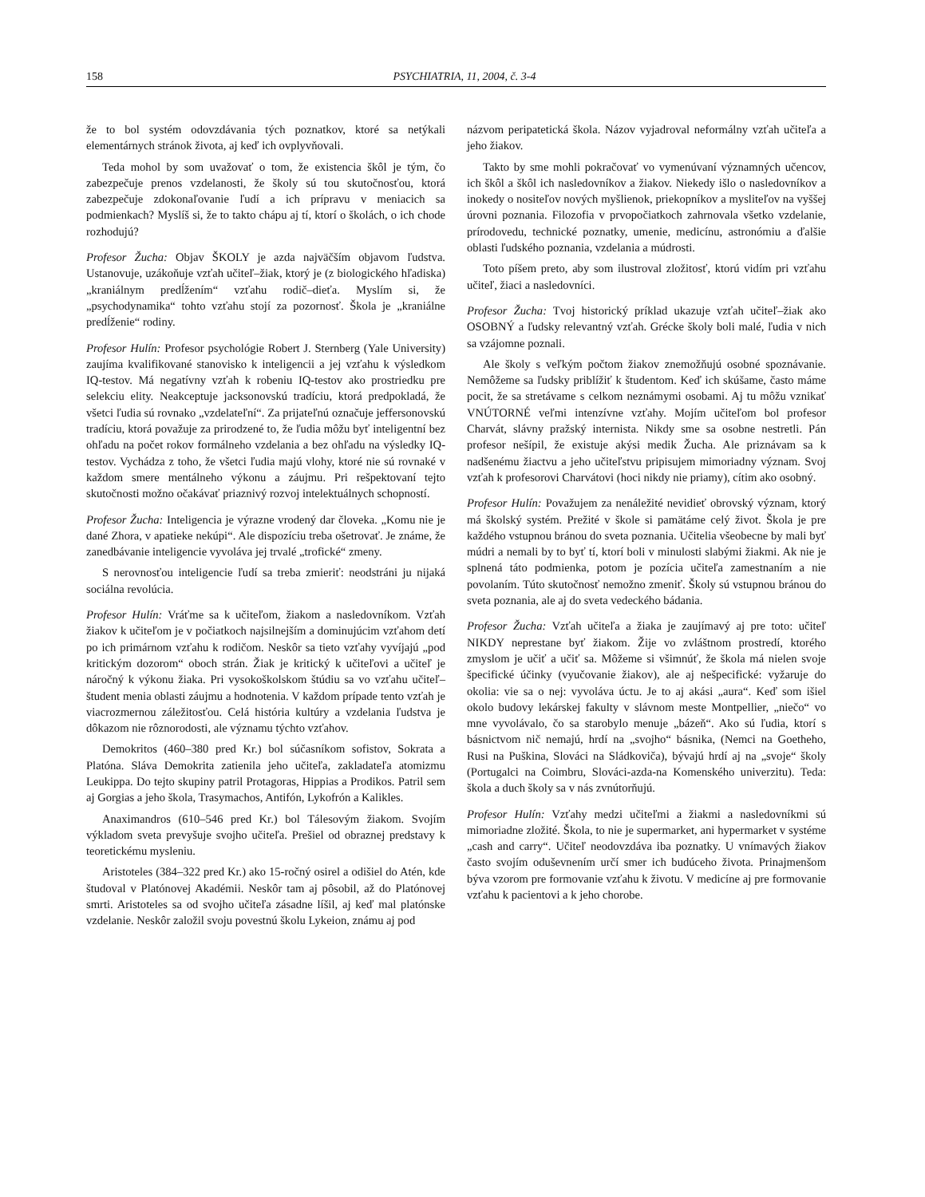158 PSYCHIATRIA, 11, 2004, č. 3-4
že to bol systém odovzdávania tých poznatkov, ktoré sa netýkali elementárnych stránok života, aj keď ich ovplyvňovali.
Teda mohol by som uvažovať o tom, že existencia škôl je tým, čo zabezpečuje prenos vzdelanosti, že školy sú tou skutočnosťou, ktorá zabezpečuje zdokonaľovanie ľudí a ich prípravu v meniacich sa podmienkach? Myslíš si, že to takto chápu aj tí, ktorí o školách, o ich chode rozhodujú?
Profesor Žucha: Objav ŠKOLY je azda najväčším objavom ľudstva. Ustanovuje, uzákoňuje vzťah učiteľ–žiak, ktorý je (z biologického hľadiska) „kraniálnym predĺžením“ vzťahu rodič–dieťa. Myslím si, že „psychodynamika“ tohto vzťahu stojí za pozornosť. Škola je „kraniálne predĺženie“ rodiny.
Profesor Hulín: Profesor psychológie Robert J. Sternberg (Yale University) zaujíma kvalifikované stanovisko k inteligencii a jej vzťahu k výsledkom IQ-testov. Má negatívny vzťah k robeniu IQ-testov ako prostriedku pre selekciu elity. Neakceptuje jacksonovskú tradíciu, ktorá predpokladá, že všetci ľudia sú rovnako „vzdelateľní“. Za prijateľnú označuje jeffersonovskú tradíciu, ktorá považuje za prirodzené to, že ľudia môžu byť inteligentní bez ohľadu na počet rokov formálneho vzdelania a bez ohľadu na výsledky IQ-testov. Vychádza z toho, že všetci ľudia majú vlohy, ktoré nie sú rovnaké v každom smere mentálneho výkonu a záujmu. Pri rešpektovaní tejto skutočnosti možno očakávať priaznivý rozvoj intelektuálnych schopností.
Profesor Žucha: Inteligencia je výrazne vrodený dar človeka. „Komu nie je dané Zhora, v apatieke nekúpi“. Ale dispozíciu treba ošetrovať. Je známe, že zanedbávanie inteligencie vyvoláva jej trvalé „trofické“ zmeny.
S nerovnosťou inteligencie ľudí sa treba zmieriť: neodstráni ju nijaká sociálna revolúcia.
Profesor Hulín: Vráťme sa k učiteľom, žiakom a nasledovníkom. Vzťah žiakov k učiteľom je v počiatkoch najsilnejším a dominujúcim vzťahom detí po ich primárnom vzťahu k rodičom. Neskôr sa tieto vzťahy vyvíjajú „pod kritickým dozorom“ oboch strán. Žiak je kritický k učiteľovi a učiteľ je náročný k výkonu žiaka. Pri vysokoškolskom štúdiu sa vo vzťahu učiteľ–študent menia oblasti záujmu a hodnotenia. V každom prípade tento vzťah je viacrozmernou záležitosťou. Celá história kultúry a vzdelania ľudstva je dôkazom nie rôznorodosti, ale významu týchto vzťahov.
Demokritos (460–380 pred Kr.) bol súčasníkom sofistov, Sokrata a Platóna. Sláva Demokrita zatienila jeho učiteľa, zakladateľa atomizmu Leukippa. Do tejto skupiny patril Protagoras, Hippias a Prodikos. Patril sem aj Gorgias a jeho škola, Trasymachos, Antifón, Lykofrón a Kalikles.
Anaximandros (610–546 pred Kr.) bol Tálesovým žiakom. Svojím výkladom sveta prevyšuje svojho učiteľa. Prešiel od obraznej predstavy k teoretickému mysleniu.
Aristoteles (384–322 pred Kr.) ako 15-ročný osirel a odišiel do Atén, kde študoval v Platónovej Akadémii. Neskôr tam aj pôsobil, až do Platónovej smrti. Aristoteles sa od svojho učiteľa zásadne líšil, aj keď mal platónske vzdelanie. Neskôr založil svoju povestnú školu Lykeion, známu aj pod
názvom peripatetická škola. Názov vyjadroval neformálny vzťah učiteľa a jeho žiakov.
Takto by sme mohli pokračovať vo vymenúvaní významných učencov, ich škôl a škôl ich nasledovníkov a žiakov. Niekedy išlo o nasledovníkov a inokedy o nositeľov nových myšlienok, priekopníkov a mysliteľov na vyššej úrovni poznania. Filozofia v prvopočiatkoch zahrnovala všetko vzdelanie, prírodovedu, technické poznatky, umenie, medicínu, astronómiu a ďalšie oblasti ľudského poznania, vzdelania a múdrosti.
Toto píšem preto, aby som ilustroval zložitosť, ktorú vidím pri vzťahu učiteľ, žiaci a nasledovníci.
Profesor Žucha: Tvoj historický príklad ukazuje vzťah učiteľ–žiak ako OSOBNÝ a ľudsky relevantný vzťah. Grécke školy boli malé, ľudia v nich sa vzájomne poznali.
Ale školy s veľkým počtom žiakov znemožňujú osobné spoznávanie. Nemôžeme sa ľudsky priblížiť k študentom. Keď ich skúšame, často máme pocit, že sa stretávame s celkom neznámymi osobami. Aj tu môžu vznikať VNÚTORNÉ veľmi intenzívne vzťahy. Mojím učiteľom bol profesor Charvát, slávny pražský internista. Nikdy sme sa osobne nestretli. Pán profesor nešípil, že existuje akýsi medik Žucha. Ale priznávam sa k nadšenému žiactvu a jeho učiteľstvu pripisujem mimoriadny význam. Svoj vzťah k profesorovi Charvátovi (hoci nikdy nie priamy), cítim ako osobný.
Profesor Hulín: Považujem za nenáležité nevidieť obrovský význam, ktorý má školský systém. Prežité v škole si pamätáme celý život. Škola je pre každého vstupnou bránou do sveta poznania. Učitelia všeobecne by mali byť múdri a nemali by to byť tí, ktorí boli v minulosti slabými žiakmi. Ak nie je splnená táto podmienka, potom je pozícia učiteľa zamestnaním a nie povolaním. Túto skutočnosť nemožno zmeniť. Školy sú vstupnou bránou do sveta poznania, ale aj do sveta vedeckého bádania.
Profesor Žucha: Vzťah učiteľa a žiaka je zaujímavý aj pre toto: učiteľ NIKDY neprestane byť žiakom. Žije vo zvláštnom prostredí, ktorého zmyslom je učiť a učiť sa. Môžeme si všimnúť, že škola má nielen svoje špecifické účinky (vyučovanie žiakov), ale aj nešpecifické: vyžaruje do okolia: vie sa o nej: vyvoláva úctu. Je to aj akási „aura“. Keď som išiel okolo budovy lekárskej fakulty v slávnom meste Montpellier, „niečo“ vo mne vyvolávalo, čo sa starobylo menuje „bázeň“. Ako sú ľudia, ktorí s básnictvom nič nemajú, hrdí na „svojho“ básnika, (Nemci na Goetheho, Rusi na Puškina, Slováci na Sládkoviča), bývajú hrdí aj na „svoje“ školy (Portugalci na Coimbru, Slováci-azda-na Komenského univerzitu). Teda: škola a duch školy sa v nás zvnútorňujú.
Profesor Hulín: Vzťahy medzi učiteľmi a žiakmi a nasledovníkmi sú mimoriadne zložité. Škola, to nie je supermarket, ani hypermarket v systéme „cash and carry“. Učiteľ neodovzdáva iba poznatky. U vnímavých žiakov často svojím oduševnením určí smer ich budúceho života. Prinajmenšom býva vzorom pre formovanie vzťahu k životu. V medicíne aj pre formovanie vzťahu k pacientovi a k jeho chorobe.